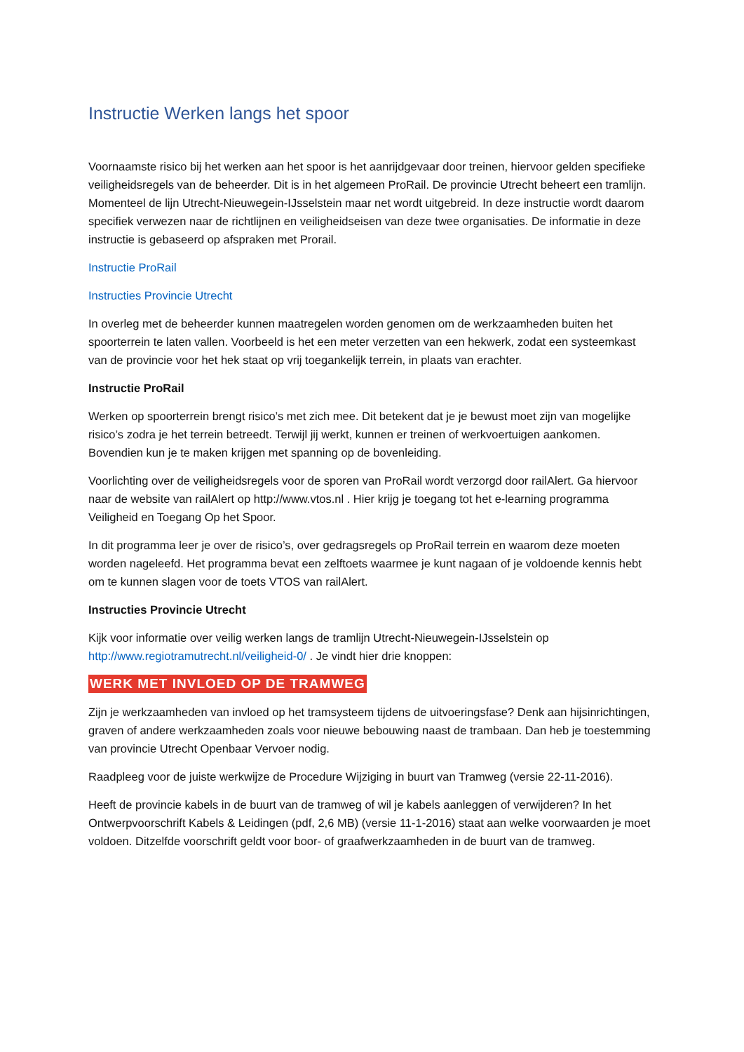Instructie Werken langs het spoor
Voornaamste risico bij het werken aan het spoor is het aanrijdgevaar door treinen, hiervoor gelden specifieke veiligheidsregels van de beheerder. Dit is in het algemeen ProRail. De provincie Utrecht beheert een tramlijn. Momenteel de lijn Utrecht-Nieuwegein-IJsselstein maar net wordt uitgebreid. In deze instructie wordt daarom specifiek verwezen naar de richtlijnen en veiligheidseisen van deze twee organisaties. De informatie in deze instructie is gebaseerd op afspraken met Prorail.
Instructie ProRail
Instructies Provincie Utrecht
In overleg met de beheerder kunnen maatregelen worden genomen om de werkzaamheden buiten het spoorterrein te laten vallen. Voorbeeld is het een meter verzetten van een hekwerk, zodat een systeemkast van de provincie voor het hek staat op vrij toegankelijk terrein, in plaats van erachter.
Instructie ProRail
Werken op spoorterrein brengt risico’s met zich mee. Dit betekent dat je je bewust moet zijn van mogelijke risico’s zodra je het terrein betreedt. Terwijl jij werkt, kunnen er treinen of werkvoertuigen aankomen. Bovendien kun je te maken krijgen met spanning op de bovenleiding.
Voorlichting over de veiligheidsregels voor de sporen van ProRail wordt verzorgd door railAlert. Ga hiervoor naar de website van railAlert op http://www.vtos.nl . Hier krijg je toegang tot het e-learning programma Veiligheid en Toegang Op het Spoor.
In dit programma leer je over de risico’s, over gedragsregels op ProRail terrein en waarom deze moeten worden nageleefd. Het programma bevat een zelftoets waarmee je kunt nagaan of je voldoende kennis hebt om te kunnen slagen voor de toets VTOS van railAlert.
Instructies Provincie Utrecht
Kijk voor informatie over veilig werken langs de tramlijn Utrecht-Nieuwegein-IJsselstein op http://www.regiotramutrecht.nl/veiligheid-0/ . Je vindt hier drie knoppen:
WERK MET INVLOED OP DE TRAMWEG
Zijn je werkzaamheden van invloed op het tramsysteem tijdens de uitvoeringsfase? Denk aan hijsinrichtingen, graven of andere werkzaamheden zoals voor nieuwe bebouwing naast de trambaan. Dan heb je toestemming van provincie Utrecht Openbaar Vervoer nodig.
Raadpleeg voor de juiste werkwijze de Procedure Wijziging in buurt van Tramweg (versie 22-11-2016).
Heeft de provincie kabels in de buurt van de tramweg of wil je kabels aanleggen of verwijderen? In het Ontwerpvoorschrift Kabels & Leidingen (pdf, 2,6 MB) (versie 11-1-2016) staat aan welke voorwaarden je moet voldoen. Ditzelfde voorschrift geldt voor boor- of graafwerkzaamheden in de buurt van de tramweg.